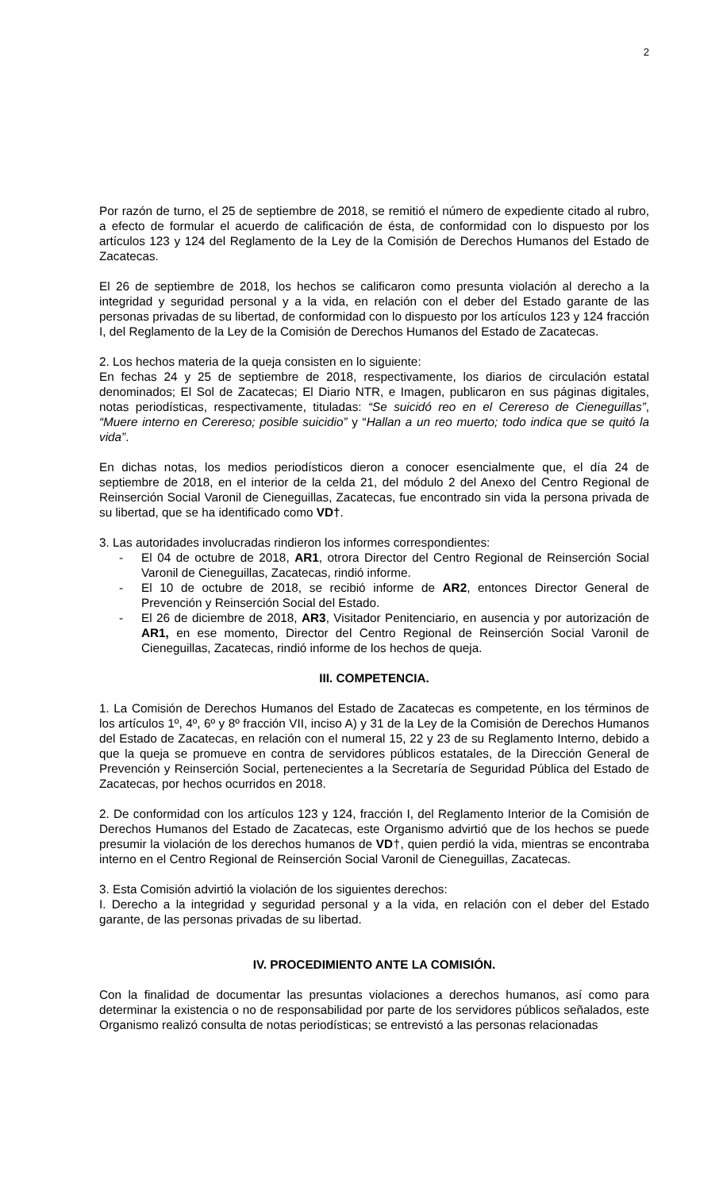2
Por razón de turno, el 25 de septiembre de 2018, se remitió el número de expediente citado al rubro, a efecto de formular el acuerdo de calificación de ésta, de conformidad con lo dispuesto por los artículos 123 y 124 del Reglamento de la Ley de la Comisión de Derechos Humanos del Estado de Zacatecas.
El 26 de septiembre de 2018, los hechos se calificaron como presunta violación al derecho a la integridad y seguridad personal y a la vida, en relación con el deber del Estado garante de las personas privadas de su libertad, de conformidad con lo dispuesto por los artículos 123 y 124 fracción I, del Reglamento de la Ley de la Comisión de Derechos Humanos del Estado de Zacatecas.
2. Los hechos materia de la queja consisten en lo siguiente:
En fechas 24 y 25 de septiembre de 2018, respectivamente, los diarios de circulación estatal denominados; El Sol de Zacatecas; El Diario NTR, e Imagen, publicaron en sus páginas digitales, notas periodísticas, respectivamente, tituladas: “Se suicidó reo en el Cerereso de Cieneguillas”, “Muere interno en Cerereso; posible suicidio” y “Hallan a un reo muerto; todo indica que se quitó la vida”.
En dichas notas, los medios periodísticos dieron a conocer esencialmente que, el día 24 de septiembre de 2018, en el interior de la celda 21, del módulo 2 del Anexo del Centro Regional de Reinserción Social Varonil de Cieneguillas, Zacatecas, fue encontrado sin vida la persona privada de su libertad, que se ha identificado como VD†.
3. Las autoridades involucradas rindieron los informes correspondientes:
- El 04 de octubre de 2018, AR1, otrora Director del Centro Regional de Reinserción Social Varonil de Cieneguillas, Zacatecas, rindió informe.
- El 10 de octubre de 2018, se recibió informe de AR2, entonces Director General de Prevención y Reinserción Social del Estado.
- El 26 de diciembre de 2018, AR3, Visitador Penitenciario, en ausencia y por autorización de AR1, en ese momento, Director del Centro Regional de Reinserción Social Varonil de Cieneguillas, Zacatecas, rindió informe de los hechos de queja.
III. COMPETENCIA.
1. La Comisión de Derechos Humanos del Estado de Zacatecas es competente, en los términos de los artículos 1º, 4º, 6º y 8º fracción VII, inciso A) y 31 de la Ley de la Comisión de Derechos Humanos del Estado de Zacatecas, en relación con el numeral 15, 22 y 23 de su Reglamento Interno, debido a que la queja se promueve en contra de servidores públicos estatales, de la Dirección General de Prevención y Reinserción Social, pertenecientes a la Secretaría de Seguridad Pública del Estado de Zacatecas, por hechos ocurridos en 2018.
2. De conformidad con los artículos 123 y 124, fracción I, del Reglamento Interior de la Comisión de Derechos Humanos del Estado de Zacatecas, este Organismo advirtió que de los hechos se puede presumir la violación de los derechos humanos de VD†, quien perdió la vida, mientras se encontraba interno en el Centro Regional de Reinserción Social Varonil de Cieneguillas, Zacatecas.
3. Esta Comisión advirtió la violación de los siguientes derechos:
I. Derecho a la integridad y seguridad personal y a la vida, en relación con el deber del Estado garante, de las personas privadas de su libertad.
IV. PROCEDIMIENTO ANTE LA COMISIÓN.
Con la finalidad de documentar las presuntas violaciones a derechos humanos, así como para determinar la existencia o no de responsabilidad por parte de los servidores públicos señalados, este Organismo realizó consulta de notas periodísticas; se entrevistó a las personas relacionadas